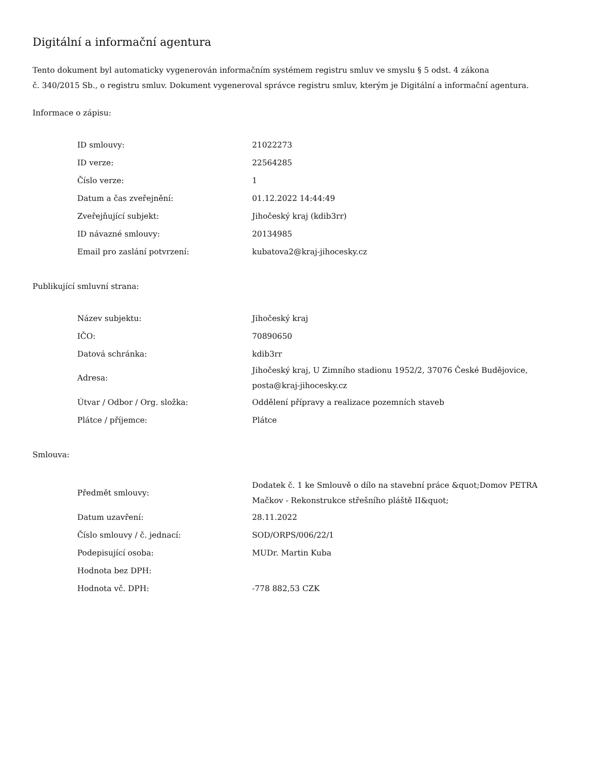Digitální a informační agentura
Tento dokument byl automaticky vygenerován informačním systémem registru smluv ve smyslu § 5 odst. 4 zákona
č. 340/2015 Sb., o registru smluv. Dokument vygeneroval správce registru smluv, kterým je Digitální a informační agentura.
Informace o zápisu:
| ID smlouvy: | 21022273 |
| ID verze: | 22564285 |
| Číslo verze: | 1 |
| Datum a čas zveřejnění: | 01.12.2022 14:44:49 |
| Zveřejňující subjekt: | Jihočeský kraj (kdib3rr) |
| ID návazné smlouvy: | 20134985 |
| Email pro zaslání potvrzení: | kubatova2@kraj-jihocesky.cz |
Publikující smluvní strana:
| Název subjektu: | Jihočeský kraj |
| IČO: | 70890650 |
| Datová schránka: | kdib3rr |
| Adresa: | Jihočeský kraj, U Zimního stadionu 1952/2, 37076 České Budějovice, posta@kraj-jihocesky.cz |
| Útvar / Odbor / Org. složka: | Oddělení přípravy a realizace pozemních staveb |
| Plátce / příjemce: | Plátce |
Smlouva:
| Předmět smlouvy: | Dodatek č. 1 ke Smlouvě o dílo na stavební práce &quot;Domov PETRA Mačkov - Rekonstrukce střešního pláště II&quot; |
| Datum uzavření: | 28.11.2022 |
| Číslo smlouvy / č. jednací: | SOD/ORPS/006/22/1 |
| Podepisující osoba: | MUDr. Martin Kuba |
| Hodnota bez DPH: | |
| Hodnota vč. DPH: | -778 882,53 CZK |